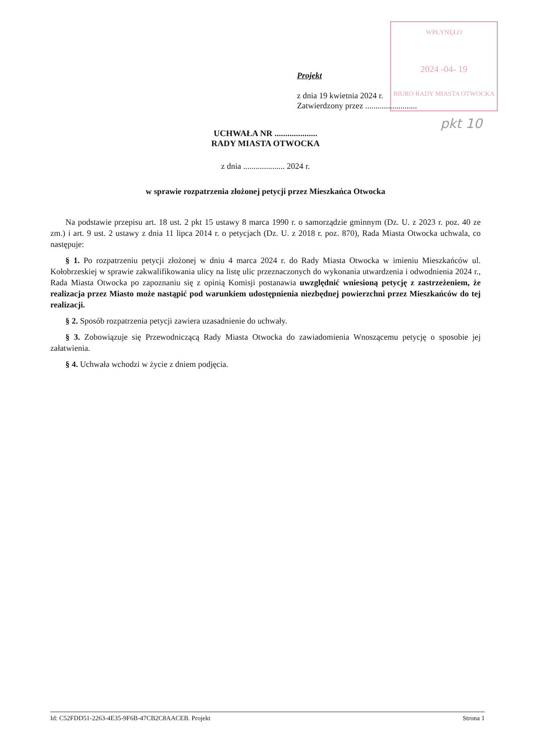WPŁYNĘŁO
2024 -04- 19
BIURO RADY MIASTA OTWOCKA
pkt 10
Projekt
z dnia 19 kwietnia 2024 r.
Zatwierdzony przez .........................
UCHWAŁA NR ....................
RADY MIASTA OTWOCKA
z dnia .................... 2024 r.
w sprawie rozpatrzenia złożonej petycji przez Mieszkańca Otwocka
Na podstawie przepisu art. 18 ust. 2 pkt 15 ustawy 8 marca 1990 r. o samorządzie gminnym (Dz. U. z 2023 r. poz. 40 ze zm.) i art. 9 ust. 2 ustawy z dnia 11 lipca 2014 r. o petycjach (Dz. U. z 2018 r. poz. 870), Rada Miasta Otwocka uchwala, co następuje:
§ 1. Po rozpatrzeniu petycji złożonej w dniu 4 marca 2024 r. do Rady Miasta Otwocka w imieniu Mieszkańców ul. Kołobrzeskiej w sprawie zakwalifikowania ulicy na listę ulic przeznaczonych do wykonania utwardzenia i odwodnienia 2024 r., Rada Miasta Otwocka po zapoznaniu się z opinią Komisji postanawia uwzględnić wniesioną petycję z zastrzeżeniem, że realizacja przez Miasto może nastąpić pod warunkiem udostępnienia niezbędnej powierzchni przez Mieszkańców do tej realizacji.
§ 2. Sposób rozpatrzenia petycji zawiera uzasadnienie do uchwały.
§ 3. Zobowiązuje się Przewodniczącą Rady Miasta Otwocka do zawiadomienia Wnoszącemu petycję o sposobie jej załatwienia.
§ 4. Uchwała wchodzi w życie z dniem podjęcia.
Id: C52FDD51-2263-4E35-9F6B-47CB2C8AACEB. Projekt Strona 1